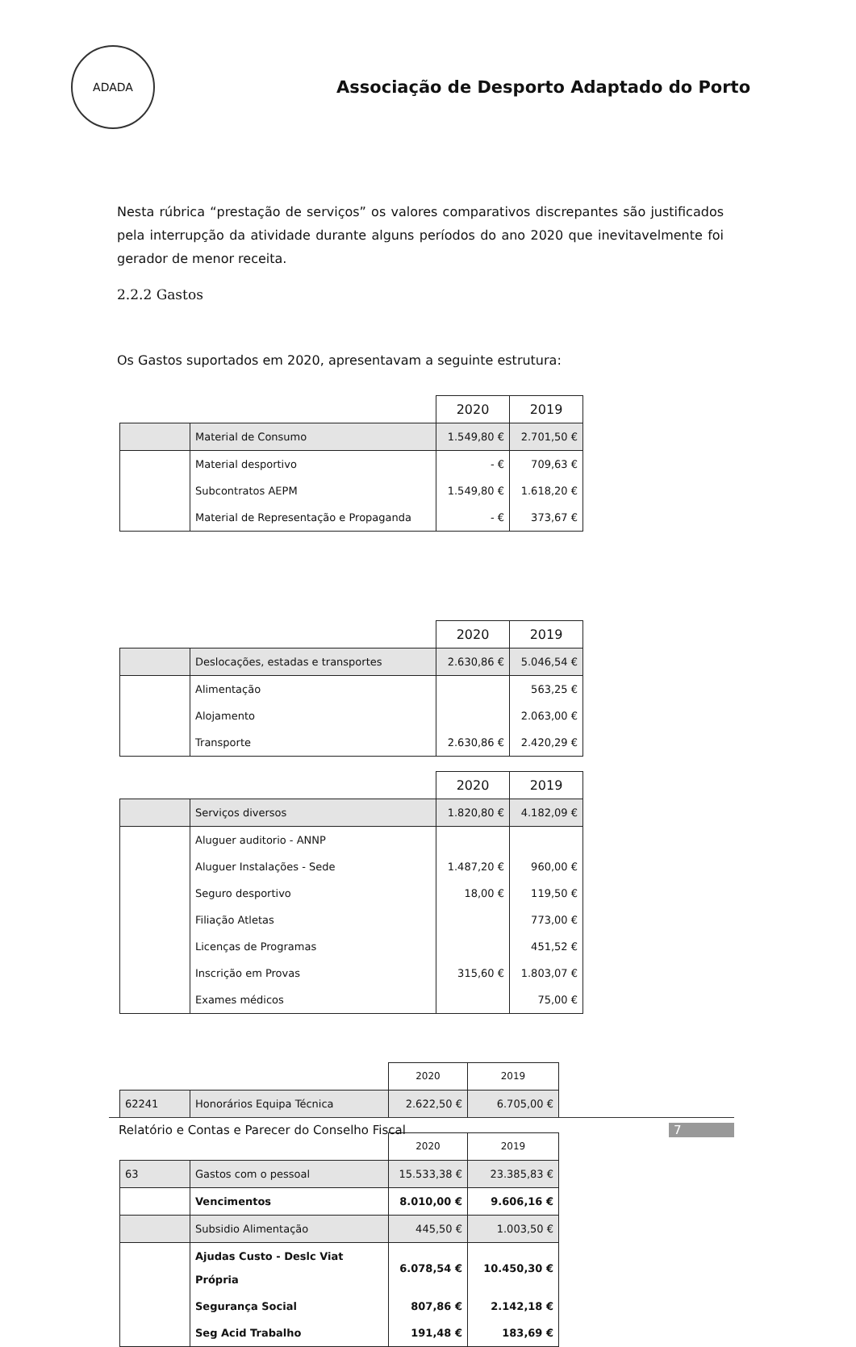ADADA
Associação de Desporto Adaptado do Porto
Nesta rúbrica “prestação de serviços” os valores comparativos discrepantes são justificados pela interrupção da atividade durante alguns períodos do ano 2020 que inevitavelmente foi gerador de menor receita.
2.2.2 Gastos
Os Gastos suportados em 2020, apresentavam a seguinte estrutura:
| | | 2020 | 2019 |
| | Material de Consumo | 1.549,80 € | 2.701,50 € |
| | Material desportivo | - € | 709,63 € |
| | Subcontratos AEPM | 1.549,80 € | 1.618,20 € |
| | Material de Representação e Propaganda | - € | 373,67 € |
| | | 2020 | 2019 |
| | Deslocações, estadas e transportes | 2.630,86 € | 5.046,54 € |
| | Alimentação | | 563,25 € |
| | Alojamento | | 2.063,00 € |
| | Transporte | 2.630,86 € | 2.420,29 € |
| | | 2020 | 2019 |
| | Serviços diversos | 1.820,80 € | 4.182,09 € |
| | Aluguer auditorio - ANNP | | |
| | Aluguer Instalações - Sede | 1.487,20 € | 960,00 € |
| | Seguro desportivo | 18,00 € | 119,50 € |
| | Filiação Atletas | | 773,00 € |
| | Licenças de Programas | | 451,52 € |
| | Inscrição em Provas | 315,60 € | 1.803,07 € |
| | Exames médicos | | 75,00 € |
| | | 2020 | 2019 |
| 62241 | Honorários Equipa Técnica | 2.622,50 € | 6.705,00 € |
| | | 2020 | 2019 |
| 63 | Gastos com o pessoal | 15.533,38 € | 23.385,83 € |
| | Vencimentos | 8.010,00 € | 9.606,16 € |
| | Subsidio Alimentação | 445,50 € | 1.003,50 € |
| | Ajudas Custo - Deslc Viat Própria | 6.078,54 € | 10.450,30 € |
| | Segurança Social | 807,86 € | 2.142,18 € |
| | Seg Acid Trabalho | 191,48 € | 183,69 € |
Relatório e Contas e Parecer do Conselho Fiscal 7